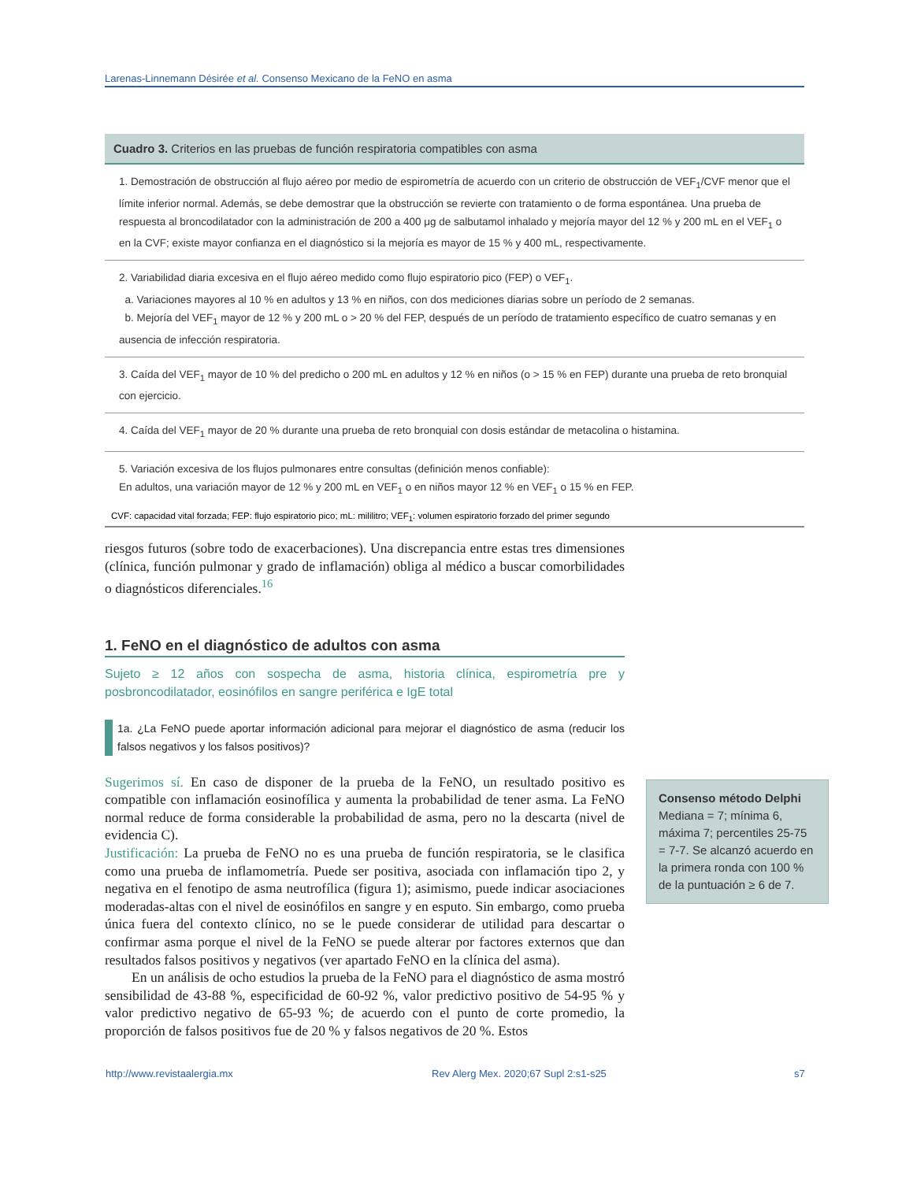Larenas-Linnemann Désirée et al. Consenso Mexicano de la FeNO en asma
Cuadro 3. Criterios en las pruebas de función respiratoria compatibles con asma
| 1. Demostración de obstrucción al flujo aéreo por medio de espirometría de acuerdo con un criterio de obstrucción de VEF<sub>1</sub>/CVF menor que el límite inferior normal. Además, se debe demostrar que la obstrucción se revierte con tratamiento o de forma espontánea. Una prueba de respuesta al broncodilatador con la administración de 200 a 400 μg de salbutamol inhalado y mejoría mayor del 12 % y 200 mL en el VEF<sub>1</sub> o en la CVF; existe mayor confianza en el diagnóstico si la mejoría es mayor de 15 % y 400 mL, respectivamente. |
| 2. Variabilidad diaria excesiva en el flujo aéreo medido como flujo espiratorio pico (FEP) o VEF<sub>1</sub>. a. Variaciones mayores al 10 % en adultos y 13 % en niños, con dos mediciones diarias sobre un período de 2 semanas. b. Mejoría del VEF<sub>1</sub> mayor de 12 % y 200 mL o > 20 % del FEP, después de un período de tratamiento específico de cuatro semanas y en ausencia de infección respiratoria. |
| 3. Caída del VEF<sub>1</sub> mayor de 10 % del predicho o 200 mL en adultos y 12 % en niños (o > 15 % en FEP) durante una prueba de reto bronquial con ejercicio. |
| 4. Caída del VEF<sub>1</sub> mayor de 20 % durante una prueba de reto bronquial con dosis estándar de metacolina o histamina. |
| 5. Variación excesiva de los flujos pulmonares entre consultas (definición menos confiable): En adultos, una variación mayor de 12 % y 200 mL en VEF<sub>1</sub> o en niños mayor 12 % en VEF<sub>1</sub> o 15 % en FEP. |
CVF: capacidad vital forzada; FEP: flujo espiratorio pico; mL: mililitro; VEF<sub>1</sub>: volumen espiratorio forzado del primer segundo
riesgos futuros (sobre todo de exacerbaciones). Una discrepancia entre estas tres dimensiones (clínica, función pulmonar y grado de inflamación) obliga al médico a buscar comorbilidades o diagnósticos diferenciales.<sup>16</sup>
1. FeNO en el diagnóstico de adultos con asma
Sujeto ≥ 12 años con sospecha de asma, historia clínica, espirometría pre y posbroncodilatador, eosinófilos en sangre periférica e IgE total
1a. ¿La FeNO puede aportar información adicional para mejorar el diagnóstico de asma (reducir los falsos negativos y los falsos positivos)?
Sugerimos sí. En caso de disponer de la prueba de la FeNO, un resultado positivo es compatible con inflamación eosinofílica y aumenta la probabilidad de tener asma. La FeNO normal reduce de forma considerable la probabilidad de asma, pero no la descarta (nivel de evidencia C).
Justificación: La prueba de FeNO no es una prueba de función respiratoria, se le clasifica como una prueba de inflamometría. Puede ser positiva, asociada con inflamación tipo 2, y negativa en el fenotipo de asma neutrofílica (figura 1); asimismo, puede indicar asociaciones moderadas-altas con el nivel de eosinófilos en sangre y en esputo. Sin embargo, como prueba única fuera del contexto clínico, no se le puede considerar de utilidad para descartar o confirmar asma porque el nivel de la FeNO se puede alterar por factores externos que dan resultados falsos positivos y negativos (ver apartado FeNO en la clínica del asma).
En un análisis de ocho estudios la prueba de la FeNO para el diagnóstico de asma mostró sensibilidad de 43-88 %, especificidad de 60-92 %, valor predictivo positivo de 54-95 % y valor predictivo negativo de 65-93 %; de acuerdo con el punto de corte promedio, la proporción de falsos positivos fue de 20 % y falsos negativos de 20 %. Estos
Consenso método Delphi
Mediana = 7; mínima 6, máxima 7; percentiles 25-75 = 7-7. Se alcanzó acuerdo en la primera ronda con 100 % de la puntuación ≥ 6 de 7.
http://www.revistaalergia.mx
Rev Alerg Mex. 2020;67 Supl 2:s1-s25
s7